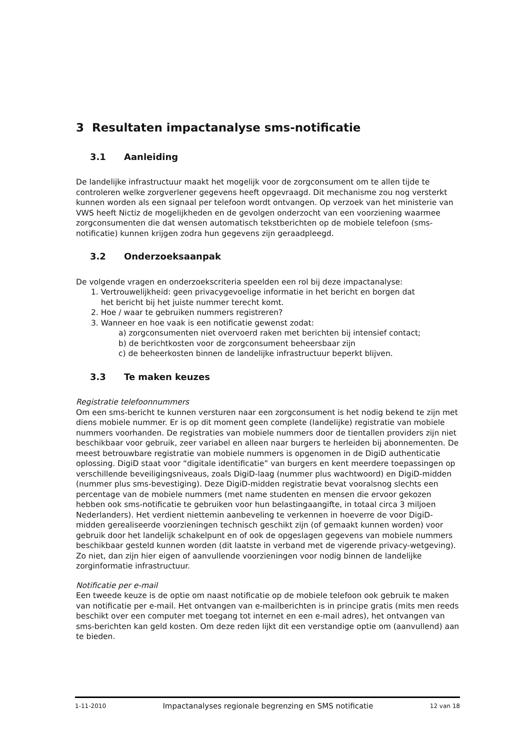3 Resultaten impactanalyse sms-notificatie
3.1 Aanleiding
De landelijke infrastructuur maakt het mogelijk voor de zorgconsument om te allen tijde te controleren welke zorgverlener gegevens heeft opgevraagd. Dit mechanisme zou nog versterkt kunnen worden als een signaal per telefoon wordt ontvangen. Op verzoek van het ministerie van VWS heeft Nictiz de mogelijkheden en de gevolgen onderzocht van een voorziening waarmee zorgconsumenten die dat wensen automatisch tekstberichten op de mobiele telefoon (sms-notificatie) kunnen krijgen zodra hun gegevens zijn geraadpleegd.
3.2 Onderzoeksaanpak
De volgende vragen en onderzoekscriteria speelden een rol bij deze impactanalyse:
1. Vertrouwelijkheid: geen privacygevoelige informatie in het bericht en borgen dat
het bericht bij het juiste nummer terecht komt.
2. Hoe / waar te gebruiken nummers registreren?
3. Wanneer en hoe vaak is een notificatie gewenst zodat:
a) zorgconsumenten niet overvoerd raken met berichten bij intensief contact;
b) de berichtkosten voor de zorgconsument beheersbaar zijn
c) de beheerkosten binnen de landelijke infrastructuur beperkt blijven.
3.3 Te maken keuzes
Registratie telefoonnummers
Om een sms-bericht te kunnen versturen naar een zorgconsument is het nodig bekend te zijn met diens mobiele nummer. Er is op dit moment geen complete (landelijke) registratie van mobiele nummers voorhanden. De registraties van mobiele nummers door de tientallen providers zijn niet beschikbaar voor gebruik, zeer variabel en alleen naar burgers te herleiden bij abonnementen. De meest betrouwbare registratie van mobiele nummers is opgenomen in de DigiD authenticatie oplossing. DigiD staat voor “digitale identificatie” van burgers en kent meerdere toepassingen op verschillende beveiligingsniveaus, zoals DigiD-laag (nummer plus wachtwoord) en DigiD-midden (nummer plus sms-bevestiging). Deze DigiD-midden registratie bevat vooralsnog slechts een percentage van de mobiele nummers (met name studenten en mensen die ervoor gekozen hebben ook sms-notificatie te gebruiken voor hun belastingaangifte, in totaal circa 3 miljoen Nederlanders). Het verdient niettemin aanbeveling te verkennen in hoeverre de voor DigiD-midden gerealiseerde voorzieningen technisch geschikt zijn (of gemaakt kunnen worden) voor gebruik door het landelijk schakelpunt en of ook de opgeslagen gegevens van mobiele nummers beschikbaar gesteld kunnen worden (dit laatste in verband met de vigerende privacy-wetgeving). Zo niet, dan zijn hier eigen of aanvullende voorzieningen voor nodig binnen de landelijke zorginformatie infrastructuur.
Notificatie per e-mail
Een tweede keuze is de optie om naast notificatie op de mobiele telefoon ook gebruik te maken van notificatie per e-mail. Het ontvangen van e-mailberichten is in principe gratis (mits men reeds beschikt over een computer met toegang tot internet en een e-mail adres), het ontvangen van sms-berichten kan geld kosten. Om deze reden lijkt dit een verstandige optie om (aanvullend) aan te bieden.
1-11-2010 Impactanalyses regionale begrenzing en SMS notificatie 12 van 18